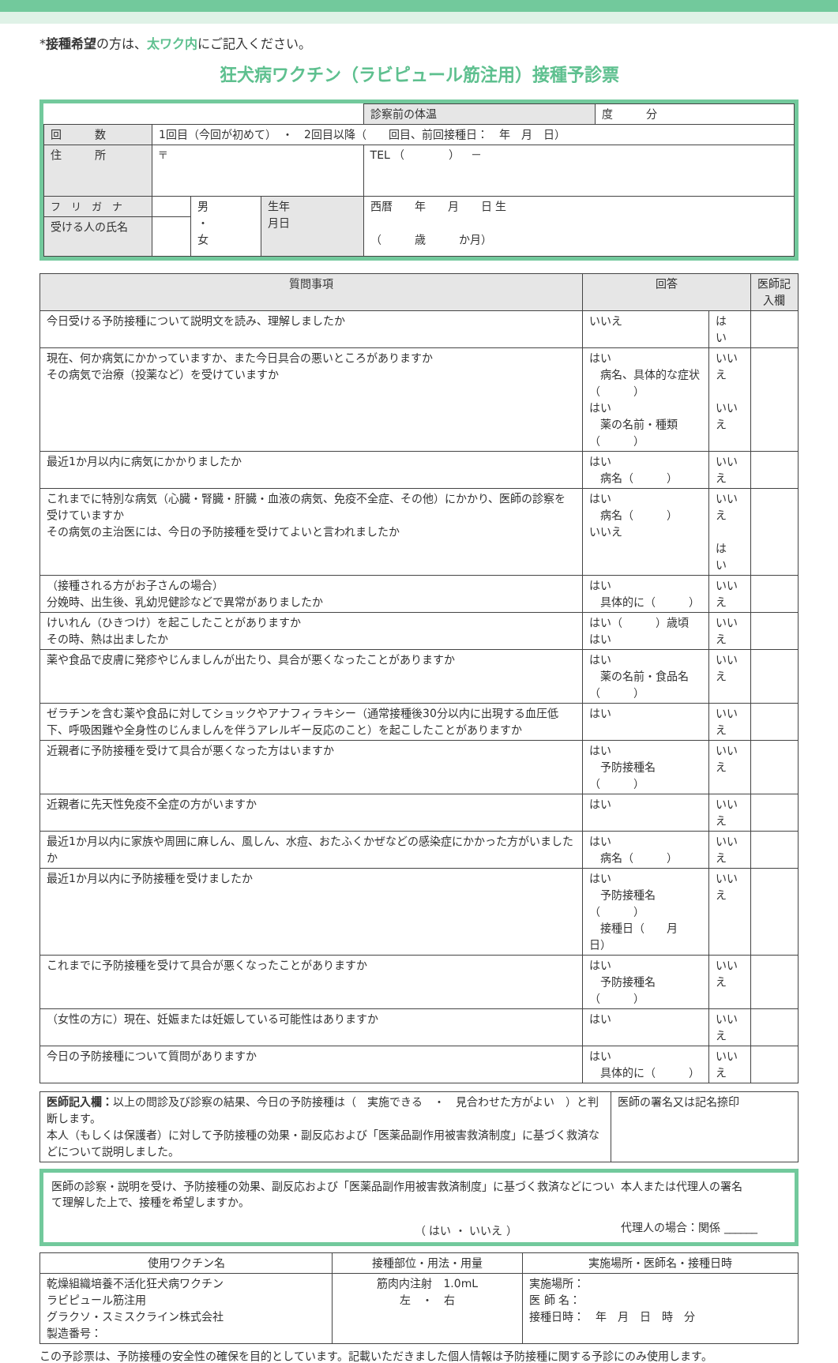*接種希望の方は、太ワク内にご記入ください。
狂犬病ワクチン（ラビピュール筋注用）接種予診票
| | | | | 診察前の体温 | 度 分 |
| 回 数 | 1回目（今回が初めて） ・ 2回目以降（ 回目、前回接種日： 年 月 日） | | | | |
| 住 所 | 〒 | | | TEL （ ） － | |
| フ リ ガ ナ | | 男 ・ 女 | 生年 月日 | 西暦 年 月 日 生 （ 歳 か月） | |
| 受ける人の氏名 | | | | | |
| 質問事項 | 回答 | | 医師記入欄 |
| --- | --- | --- | --- |
| 今日受ける予防接種について説明文を読み、理解しましたか | いいえ | は い | |
| 現在、何か病気にかかっていますか、また今日具合の悪いところがありますか その病気で治療（投薬など）を受けていますか | はい 病名、具体的な症状（ ） はい 薬の名前・種類（ ） | いいえ いいえ | |
| 最近1か月以内に病気にかかりましたか | はい 病名（ ） | いいえ | |
| これまでに特別な病気（心臓・腎臓・肝臓・血液の病気、免疫不全症、その他）にかかり、医師の診察を受けていますか その病気の主治医には、今日の予防接種を受けてよいと言われましたか | はい 病名（ ） いいえ | いいえ は い | |
| （接種される方がお子さんの場合） 分娩時、出生後、乳幼児健診などで異常がありましたか | はい 具体的に（ ） | いいえ | |
| けいれん（ひきつけ）を起こしたことがありますか その時、熱は出ましたか | はい（ ）歳頃 はい | いいえ | |
| 薬や食品で皮膚に発疹やじんましんが出たり、具合が悪くなったことがありますか | はい 薬の名前・食品名（ ） | いいえ | |
| ゼラチンを含む薬や食品に対してショックやアナフィラキシー（通常接種後30分以内に出現する血圧低下、呼吸困難や全身性のじんましんを伴うアレルギー反応のこと）を起こしたことがありますか | はい | いいえ | |
| 近親者に予防接種を受けて具合が悪くなった方はいますか | はい 予防接種名（ ） | いいえ | |
| 近親者に先天性免疫不全症の方がいますか | はい | いいえ | |
| 最近1か月以内に家族や周囲に麻しん、風しん、水痘、おたふくかぜなどの感染症にかかった方がいましたか | はい 病名（ ） | いいえ | |
| 最近1か月以内に予防接種を受けましたか | はい 予防接種名（ ） 接種日（ 月 日） | いいえ | |
| これまでに予防接種を受けて具合が悪くなったことがありますか | はい 予防接種名（ ） | いいえ | |
| （女性の方に）現在、妊娠または妊娠している可能性はありますか | はい | いいえ | |
| 今日の予防接種について質問がありますか | はい 具体的に（ ） | いいえ | |
| 医師記入欄： 以上の問診及び診察の結果、今日の予防接種は（ 実施できる ・ 見合わせた方がよい ）と判断します。 本人（もしくは保護者）に対して予防接種の効果・副反応および「医薬品副作用被害救済制度」に基づく救済などについて説明しました。 | 医師の署名又は記名捺印 |
医師の診察・説明を受け、予防接種の効果、副反応および「医薬品副作用被害救済制度」に基づく救済などについて理解した上で、接種を希望しますか。
（ はい ・ いいえ ）
本人または代理人の署名
代理人の場合：関係 ______
| 使用ワクチン名 | 接種部位・用法・用量 | 実施場所・医師名・接種日時 |
| --- | --- | --- |
| 乾燥組織培養不活化狂犬病ワクチン ラビピュール筋注用 グラクソ・スミスクライン株式会社 製造番号： | 筋肉内注射 1.0mL 左 ・ 右 | 実施場所： 医 師 名： 接種日時： 年 月 日 時 分 |
この予診票は、予防接種の安全性の確保を目的としています。記載いただきました個人情報は予防接種に関する予診にのみ使用します。